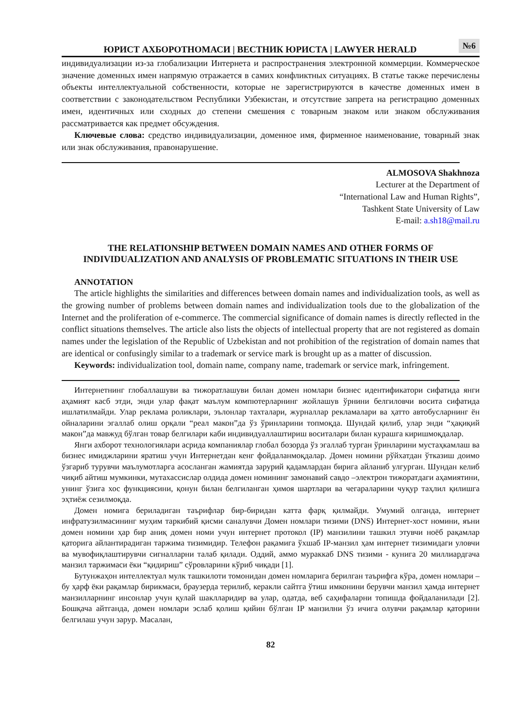ЮРИСТ АХБОРОТНОМАСИ | ВЕСТНИК ЮРИСТА | LAWYER HERALD
№6
индивидуализации из-за глобализации Интернета и распространения электронной коммерции. Коммерческое значение доменных имен напрямую отражается в самих конфликтных ситуациях. В статье также перечислены объекты интеллектуальной собственности, которые не зарегистрируются в качестве доменных имен в соответствии с законодательством Республики Узбекистан, и отсутствие запрета на регистрацию доменных имен, идентичных или сходных до степени смешения с товарным знаком или знаком обслуживания рассматривается как предмет обсуждения.
Ключевые слова: средство индивидуализации, доменное имя, фирменное наименование, товарный знак или знак обслуживания, правонарушение.
ALMOSOVA Shakhnoza
Lecturer at the Department of
“International Law and Human Rights”,
Tashkent State University of Law
E-mail: a.sh18@mail.ru
THE RELATIONSHIP BETWEEN DOMAIN NAMES AND OTHER FORMS OF INDIVIDUALIZATION AND ANALYSIS OF PROBLEMATIC SITUATIONS IN THEIR USE
ANNOTATION
The article highlights the similarities and differences between domain names and individualization tools, as well as the growing number of problems between domain names and individualization tools due to the globalization of the Internet and the proliferation of e-commerce. The commercial significance of domain names is directly reflected in the conflict situations themselves. The article also lists the objects of intellectual property that are not registered as domain names under the legislation of the Republic of Uzbekistan and not prohibition of the registration of domain names that are identical or confusingly similar to a trademark or service mark is brought up as a matter of discussion.
Keywords: individualization tool, domain name, company name, trademark or service mark, infringement.
Интернетнинг глобаллашуви ва тижоратлашуви билан домен номлари бизнес идентификатори сифатида янги аҳамият касб этди, энди улар фақат маълум компютерларнинг жойлашув ўрнини белгиловчи восита сифатида ишлатилмайди. Улар реклама роликлари, эълонлар тахталари, журналлар рекламалари ва ҳатто автобусларнинг ён ойналарини эгаллаб олиш орқали “реал макон”да ўз ўринларини топмоқда. Шундай қилиб, улар энди “ҳақиқий макон”да мавжуд бўлган товар белгилари каби индивидуаллаштириш воситалари билан курашга киришмоқдалар.
Янги ахборот технологиялари асрида компаниялар глобал бозорда ўз эгаллаб турган ўринларини мустаҳкамлаш ва бизнес имиджларини яратиш учун Интернетдан кенг фойдаланмоқдалар. Домен номини рўйхатдан ўтказиш доимо ўзгариб турувчи маълумотларга асосланган жамиятда зарурий қадамлардан бирига айланиб улгурган. Шундан келиб чиқиб айтиш мумкинки, мутахассислар олдида домен номининг замонавий савдо –электрон тижоратдаги аҳамиятини, унинг ўзига хос функциясини, қонун билан белгиланган ҳимоя шартлари ва чегараларини чуқур таҳлил қилишга эҳтиёж сезилмоқда.
Домен номига бериладиган таърифлар бир-биридан катта фарқ қилмайди. Умумий олганда, интернет инфратузилмасининг муҳим таркибий қисми саналувчи Домен номлари тизими (DNS) Интернет-хост номини, яъни домен номини ҳар бир аниқ домен номи учун интернет протокол (IP) манзилини ташкил этувчи ноёб рақамлар қаторига айлантирадиган таржима тизимидир. Телефон рақамига ўхшаб IP-манзил ҳам интернет тизимидаги уловчи ва мувофиқлаштирувчи сигналларни талаб қилади. Оддий, аммо мураккаб DNS тизими - кунига 20 миллиардгача манзил таржимаси ёки “қидириш” сўровларини кўриб чиқади [1].
Бутунжаҳон интеллектуал мулк ташкилоти томонидан домен номларига берилган таърифга кўра, домен номлари – бу ҳарф ёки рақамлар бирикмаси, браузерда терилиб, керакли сайтга ўтиш имконини берувчи манзил ҳамда интернет манзилларнинг инсонлар учун қулай шаклларидир ва улар, одатда, веб саҳифаларни топишда фойдаланилади [2]. Бошқача айтганда, домен номлари эслаб қолиш қийин бўлган IP манзилни ўз ичига олувчи рақамлар қаторини белгилаш учун зарур. Масалан,
82